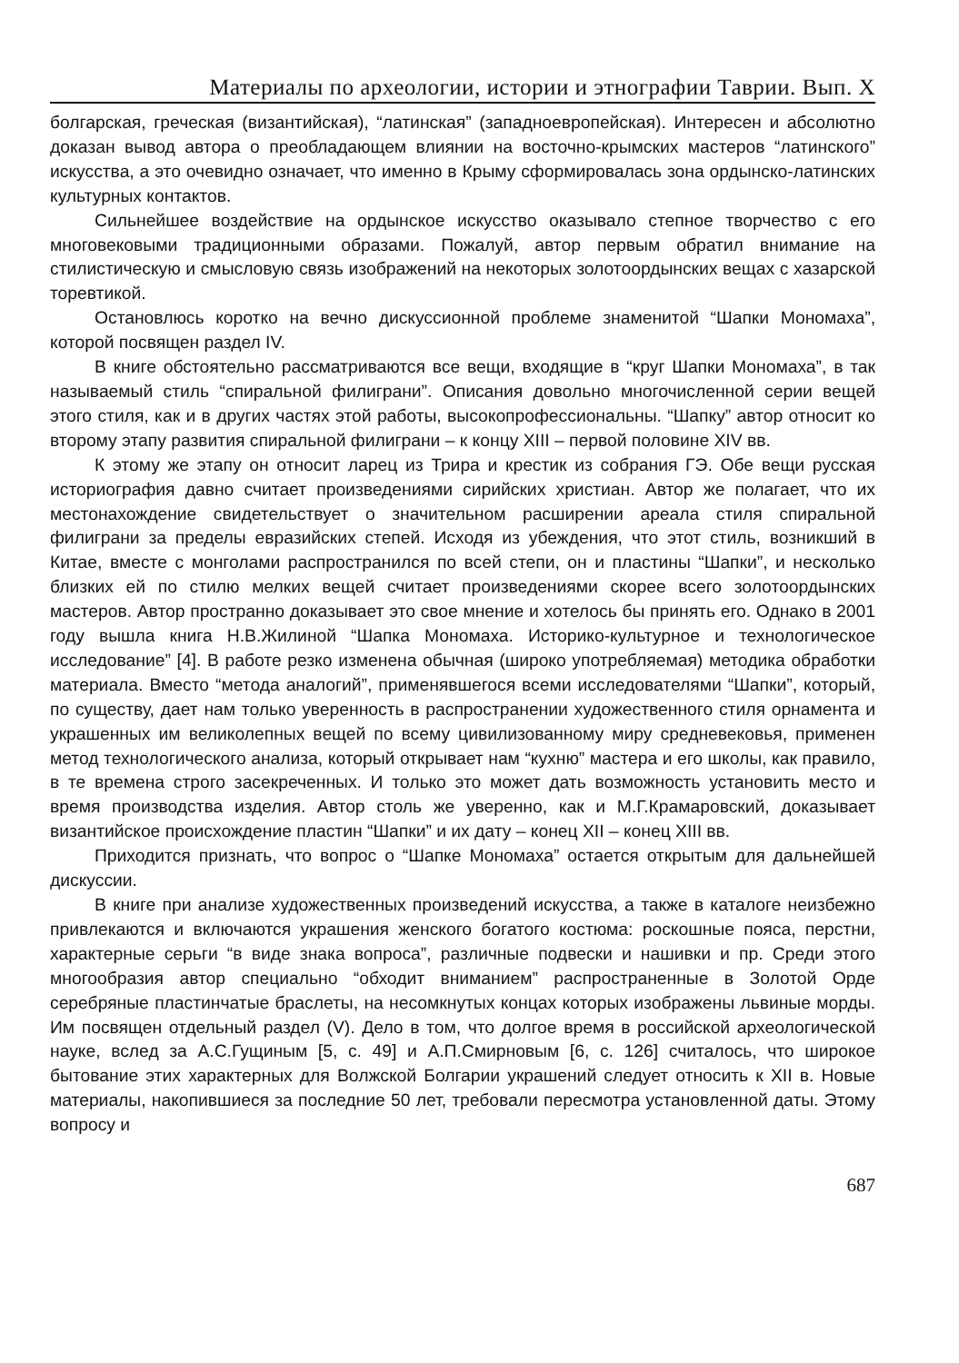Материалы по археологии, истории и этнографии Таврии. Вып. X
болгарская, греческая (византийская), “латинская” (западноевропейская). Интересен и абсолютно доказан вывод автора о преобладающем влиянии на восточно-крымских мастеров “латинского” искусства, а это очевидно означает, что именно в Крыму сформировалась зона ордынско-латинских культурных контактов.
Сильнейшее воздействие на ордынское искусство оказывало степное творчество с его многовековыми традиционными образами. Пожалуй, автор первым обратил внимание на стилистическую и смысловую связь изображений на некоторых золотоордынских вещах с хазарской торевтикой.
Остановлюсь коротко на вечно дискуссионной проблеме знаменитой “Шапки Мономаха”, которой посвящен раздел IV.
В книге обстоятельно рассматриваются все вещи, входящие в “круг Шапки Мономаха”, в так называемый стиль “спиральной филиграни”. Описания довольно многочисленной серии вещей этого стиля, как и в других частях этой работы, высокопрофессиональны. “Шапку” автор относит ко второму этапу развития спиральной филиграни – к концу XIII – первой половине XIV вв.
К этому же этапу он относит ларец из Трира и крестик из собрания ГЭ. Обе вещи русская историография давно считает произведениями сирийских христиан. Автор же полагает, что их местонахождение свидетельствует о значительном расширении ареала стиля спиральной филиграни за пределы евразийских степей. Исходя из убеждения, что этот стиль, возникший в Китае, вместе с монголами распространился по всей степи, он и пластины “Шапки”, и несколько близких ей по стилю мелких вещей считает произведениями скорее всего золотоордынских мастеров. Автор пространно доказывает это свое мнение и хотелось бы принять его. Однако в 2001 году вышла книга Н.В.Жилиной “Шапка Мономаха. Историко-культурное и технологическое исследование” [4]. В работе резко изменена обычная (широко употребляемая) методика обработки материала. Вместо “метода аналогий”, применявшегося всеми исследователями “Шапки”, который, по существу, дает нам только уверенность в распространении художественного стиля орнамента и украшенных им великолепных вещей по всему цивилизованному миру средневековья, применен метод технологического анализа, который открывает нам “кухню” мастера и его школы, как правило, в те времена строго засекреченных. И только это может дать возможность установить место и время производства изделия. Автор столь же уверенно, как и М.Г.Крамаровский, доказывает византийское происхождение пластин “Шапки” и их дату – конец XII – конец XIII вв.
Приходится признать, что вопрос о “Шапке Мономаха” остается открытым для дальнейшей дискуссии.
В книге при анализе художественных произведений искусства, а также в каталоге неизбежно привлекаются и включаются украшения женского богатого костюма: роскошные пояса, перстни, характерные серьги “в виде знака вопроса”, различные подвески и нашивки и пр. Среди этого многообразия автор специально “обходит вниманием” распространенные в Золотой Орде серебряные пластинчатые браслеты, на несомкнутых концах которых изображены львиные морды. Им посвящен отдельный раздел (V). Дело в том, что долгое время в российской археологической науке, вслед за А.С.Гущиным [5, с. 49] и А.П.Смирновым [6, с. 126] считалось, что широкое бытование этих характерных для Волжской Болгарии украшений следует относить к XII в. Новые материалы, накопившиеся за последние 50 лет, требовали пересмотра установленной даты. Этому вопросу и
687